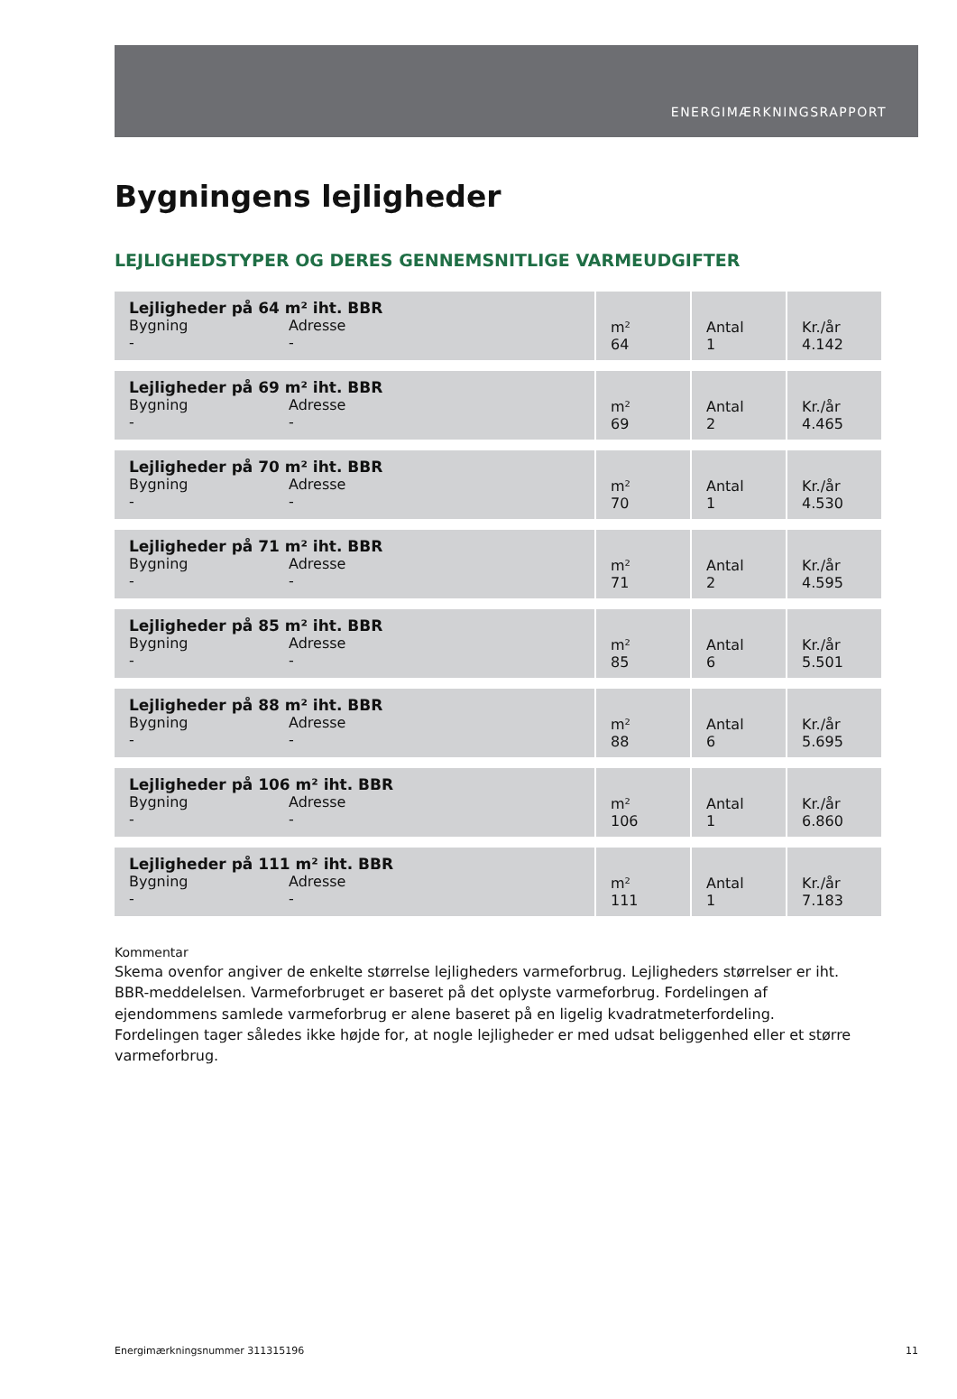ENERGIMÆRKNINGSRAPPORT
Bygningens lejligheder
LEJLIGHEDSTYPER OG DERES GENNEMSNITLIGE VARMEUDGIFTER
| Lejligheder på 64 m² iht. BBR Bygning - Adresse - | m² 64 | Antal 1 | Kr./år 4.142 |
| Lejligheder på 69 m² iht. BBR Bygning - Adresse - | m² 69 | Antal 2 | Kr./år 4.465 |
| Lejligheder på 70 m² iht. BBR Bygning - Adresse - | m² 70 | Antal 1 | Kr./år 4.530 |
| Lejligheder på 71 m² iht. BBR Bygning - Adresse - | m² 71 | Antal 2 | Kr./år 4.595 |
| Lejligheder på 85 m² iht. BBR Bygning - Adresse - | m² 85 | Antal 6 | Kr./år 5.501 |
| Lejligheder på 88 m² iht. BBR Bygning - Adresse - | m² 88 | Antal 6 | Kr./år 5.695 |
| Lejligheder på 106 m² iht. BBR Bygning - Adresse - | m² 106 | Antal 1 | Kr./år 6.860 |
| Lejligheder på 111 m² iht. BBR Bygning - Adresse - | m² 111 | Antal 1 | Kr./år 7.183 |
Kommentar
Skema ovenfor angiver de enkelte størrelse lejligheders varmeforbrug. Lejligheders størrelser er iht. BBR-meddelelsen. Varmeforbruget er baseret på det oplyste varmeforbrug. Fordelingen af ejendommens samlede varmeforbrug er alene baseret på en ligelig kvadratmeterfordeling. Fordelingen tager således ikke højde for, at nogle lejligheder er med udsat beliggenhed eller et større varmeforbrug.
Energimærkningsnummer 311315196 11